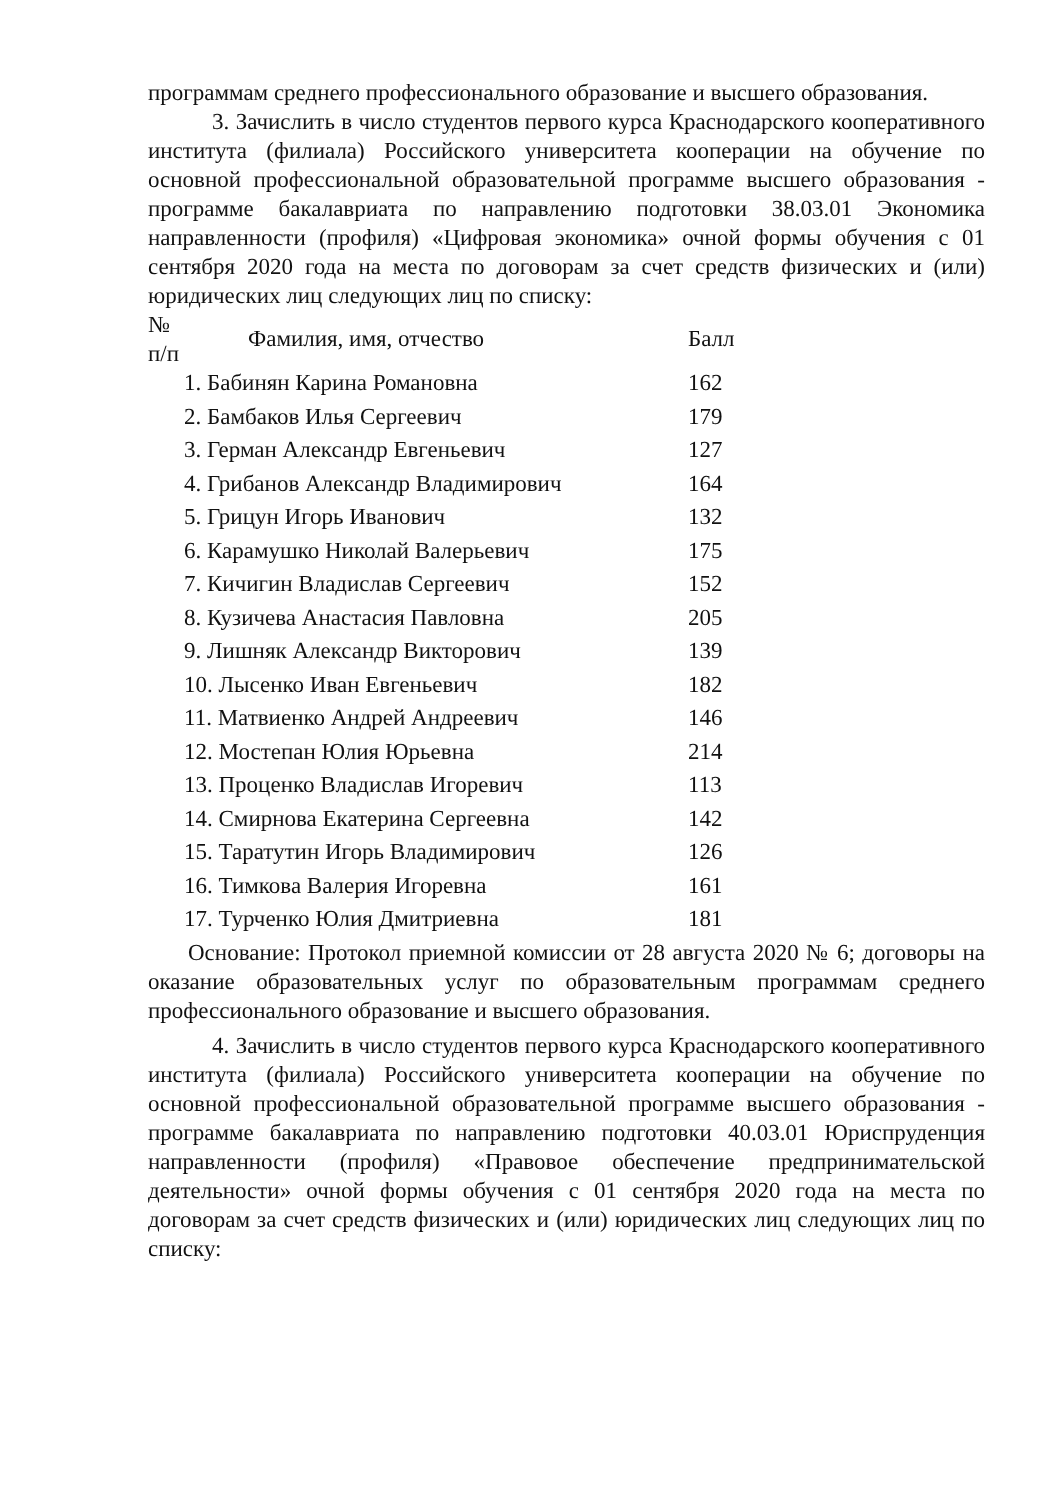программам среднего профессионального образование и высшего образования.
3. Зачислить в число студентов первого курса Краснодарского кооперативного института (филиала) Российского университета кооперации на обучение по основной профессиональной образовательной программе высшего образования - программе бакалавриата по направлению подготовки 38.03.01 Экономика направленности (профиля) «Цифровая экономика» очной формы обучения с 01 сентября 2020 года на места по договорам за счет средств физических и (или) юридических лиц следующих лиц по списку:
| № п/п | Фамилия, имя, отчество | Балл |
| --- | --- | --- |
| 1. Бабинян Карина Романовна | | 162 |
| 2. Бамбаков Илья Сергеевич | | 179 |
| 3. Герман Александр Евгеньевич | | 127 |
| 4. Грибанов Александр Владимирович | | 164 |
| 5. Грицун Игорь Иванович | | 132 |
| 6. Карамушко Николай Валерьевич | | 175 |
| 7. Кичигин Владислав Сергеевич | | 152 |
| 8. Кузичева Анастасия Павловна | | 205 |
| 9. Лишняк Александр Викторович | | 139 |
| 10. Лысенко Иван Евгеньевич | | 182 |
| 11. Матвиенко Андрей Андреевич | | 146 |
| 12. Мостепан Юлия Юрьевна | | 214 |
| 13. Проценко Владислав Игоревич | | 113 |
| 14. Смирнова Екатерина Сергеевна | | 142 |
| 15. Таратутин Игорь Владимирович | | 126 |
| 16. Тимкова Валерия Игоревна | | 161 |
| 17. Турченко Юлия Дмитриевна | | 181 |
Основание: Протокол приемной комиссии от 28 августа 2020 № 6; договоры на оказание образовательных услуг по образовательным программам среднего профессионального образование и высшего образования.
4. Зачислить в число студентов первого курса Краснодарского кооперативного института (филиала) Российского университета кооперации на обучение по основной профессиональной образовательной программе высшего образования - программе бакалавриата по направлению подготовки 40.03.01 Юриспруденция направленности (профиля) «Правовое обеспечение предпринимательской деятельности» очной формы обучения с 01 сентября 2020 года на места по договорам за счет средств физических и (или) юридических лиц следующих лиц по списку: